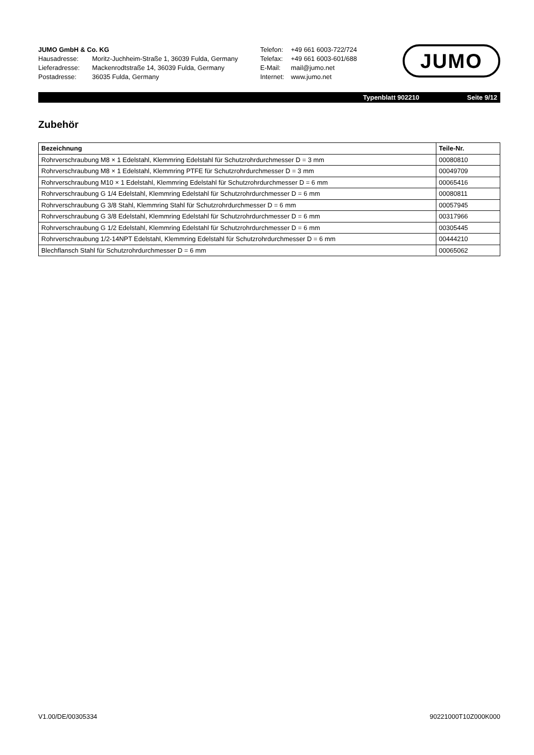JUMO GmbH & Co. KG
Hausadresse: Moritz-Juchheim-Straße 1, 36039 Fulda, Germany
Lieferadresse: Mackenrodtstraße 14, 36039 Fulda, Germany
Postadresse: 36035 Fulda, Germany
Telefon: +49 661 6003-722/724
Telefax: +49 661 6003-601/688
E-Mail: mail@jumo.net
Internet: www.jumo.net
JUMO
Typenblatt 902210 Seite 9/12
Zubehör
| Bezeichnung | Teile-Nr. |
| --- | --- |
| Rohrverschraubung M8 × 1 Edelstahl, Klemmring Edelstahl für Schutzrohrdurchmesser D = 3 mm | 00080810 |
| Rohrverschraubung M8 × 1 Edelstahl, Klemmring PTFE für Schutzrohrdurchmesser D = 3 mm | 00049709 |
| Rohrverschraubung M10 × 1 Edelstahl, Klemmring Edelstahl für Schutzrohrdurchmesser D = 6 mm | 00065416 |
| Rohrverschraubung G 1/4 Edelstahl, Klemmring Edelstahl für Schutzrohrdurchmesser D = 6 mm | 00080811 |
| Rohrverschraubung G 3/8 Stahl, Klemmring Stahl für Schutzrohrdurchmesser D = 6 mm | 00057945 |
| Rohrverschraubung G 3/8 Edelstahl, Klemmring Edelstahl für Schutzrohrdurchmesser D = 6 mm | 00317966 |
| Rohrverschraubung G 1/2 Edelstahl, Klemmring Edelstahl für Schutzrohrdurchmesser D = 6 mm | 00305445 |
| Rohrverschraubung 1/2-14NPT Edelstahl, Klemmring Edelstahl für Schutzrohrdurchmesser D = 6 mm | 00444210 |
| Blechflansch Stahl für Schutzrohrdurchmesser D = 6 mm | 00065062 |
V1.00/DE/00305334 90221000T10Z000K000